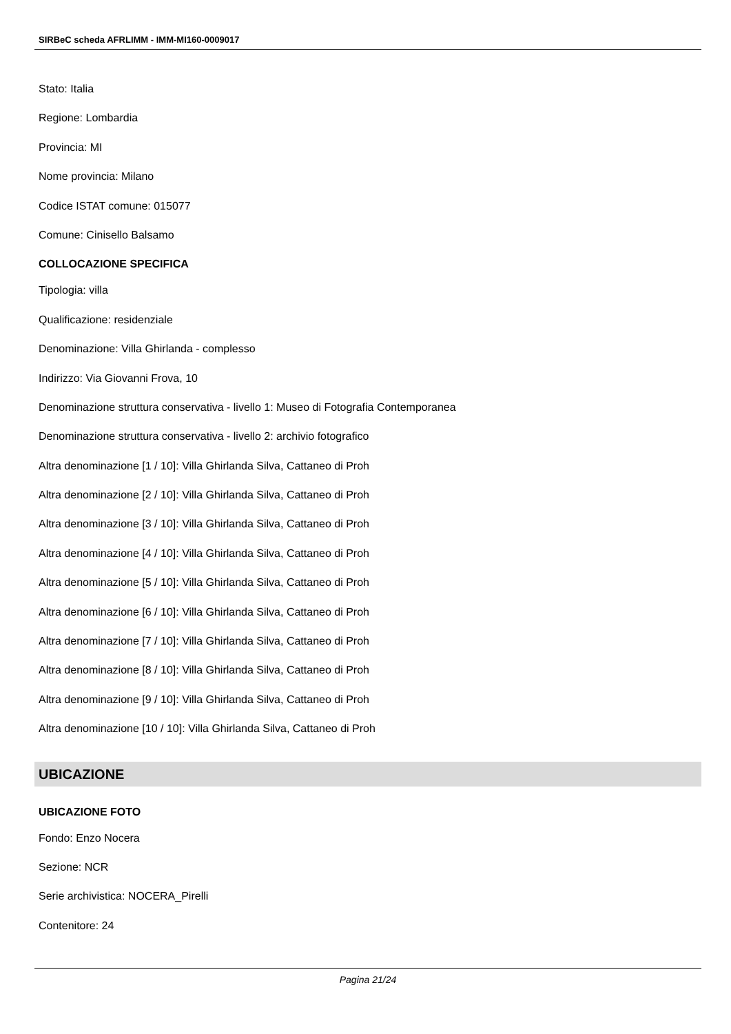SIRBeC scheda AFRLIMM - IMM-MI160-0009017
Stato: Italia
Regione: Lombardia
Provincia: MI
Nome provincia: Milano
Codice ISTAT comune: 015077
Comune: Cinisello Balsamo
COLLOCAZIONE SPECIFICA
Tipologia: villa
Qualificazione: residenziale
Denominazione: Villa Ghirlanda - complesso
Indirizzo: Via Giovanni Frova, 10
Denominazione struttura conservativa - livello 1: Museo di Fotografia Contemporanea
Denominazione struttura conservativa - livello 2: archivio fotografico
Altra denominazione [1 / 10]: Villa Ghirlanda Silva, Cattaneo di Proh
Altra denominazione [2 / 10]: Villa Ghirlanda Silva, Cattaneo di Proh
Altra denominazione [3 / 10]: Villa Ghirlanda Silva, Cattaneo di Proh
Altra denominazione [4 / 10]: Villa Ghirlanda Silva, Cattaneo di Proh
Altra denominazione [5 / 10]: Villa Ghirlanda Silva, Cattaneo di Proh
Altra denominazione [6 / 10]: Villa Ghirlanda Silva, Cattaneo di Proh
Altra denominazione [7 / 10]: Villa Ghirlanda Silva, Cattaneo di Proh
Altra denominazione [8 / 10]: Villa Ghirlanda Silva, Cattaneo di Proh
Altra denominazione [9 / 10]: Villa Ghirlanda Silva, Cattaneo di Proh
Altra denominazione [10 / 10]: Villa Ghirlanda Silva, Cattaneo di Proh
UBICAZIONE
UBICAZIONE FOTO
Fondo: Enzo Nocera
Sezione: NCR
Serie archivistica: NOCERA_Pirelli
Contenitore: 24
Pagina 21/24